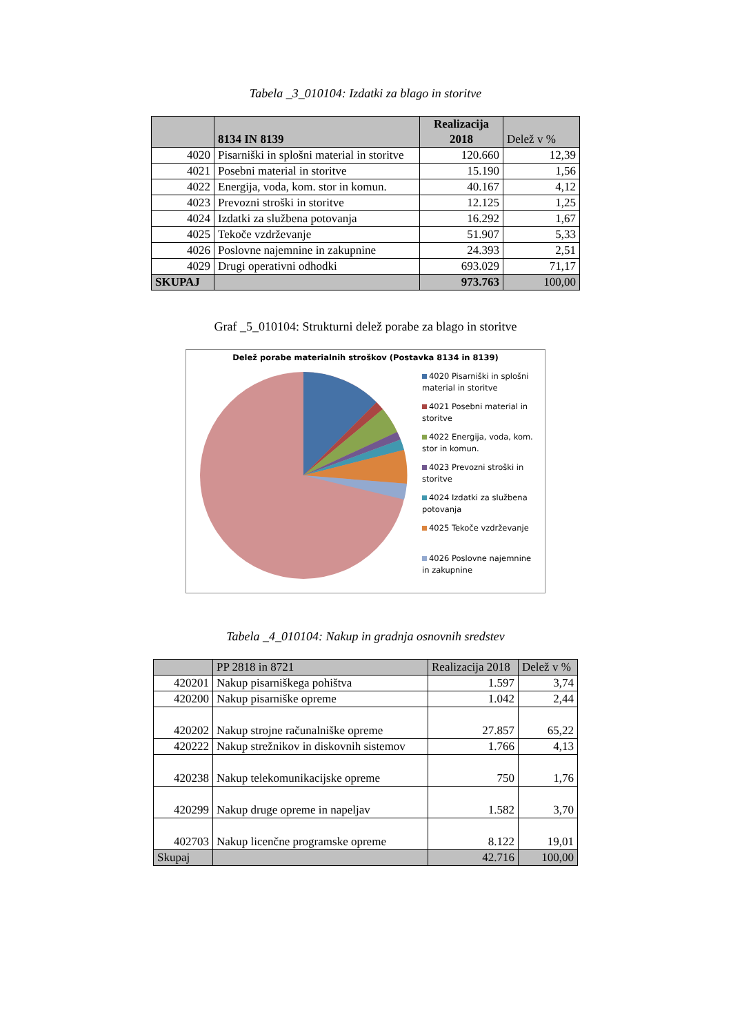Tabela _3_010104: Izdatki za blago in storitve
| | 8134 IN 8139 | Realizacija 2018 | Delež v % |
| --- | --- | --- | --- |
| 4020 | Pisarniški in splošni material in storitve | 120.660 | 12,39 |
| 4021 | Posebni material in storitve | 15.190 | 1,56 |
| 4022 | Energija, voda, kom. stor in komun. | 40.167 | 4,12 |
| 4023 | Prevozni stroški in storitve | 12.125 | 1,25 |
| 4024 | Izdatki za službena potovanja | 16.292 | 1,67 |
| 4025 | Tekoče vzdrževanje | 51.907 | 5,33 |
| 4026 | Poslovne najemnine in zakupnine | 24.393 | 2,51 |
| 4029 | Drugi operativni odhodki | 693.029 | 71,17 |
| SKUPAJ | | 973.763 | 100,00 |
Graf _5_010104: Strukturni delež porabe za blago in storitve
Delež porabe materialnih stroškov (Postavka 8134 in 8139)
4020 Pisarniški in splošni material in storitve
4021 Posebni material in storitve
4022 Energija, voda, kom. stor in komun.
4023 Prevozni stroški in storitve
4024 Izdatki za službena potovanja
4025 Tekoče vzdrževanje
4026 Poslovne najemnine in zakupnine
Tabela _4_010104: Nakup in gradnja osnovnih sredstev
| | PP 2818 in 8721 | Realizacija 2018 | Delež v % |
| --- | --- | --- | --- |
| 420201 | Nakup pisarniškega pohištva | 1.597 | 3,74 |
| 420200 | Nakup pisarniške opreme | 1.042 | 2,44 |
| 420202 | Nakup strojne računalniške opreme | 27.857 | 65,22 |
| 420222 | Nakup strežnikov in diskovnih sistemov | 1.766 | 4,13 |
| 420238 | Nakup telekomunikacijske opreme | 750 | 1,76 |
| 420299 | Nakup druge opreme in napeljav | 1.582 | 3,70 |
| 402703 | Nakup licenčne programske opreme | 8.122 | 19,01 |
| Skupaj | | 42.716 | 100,00 |